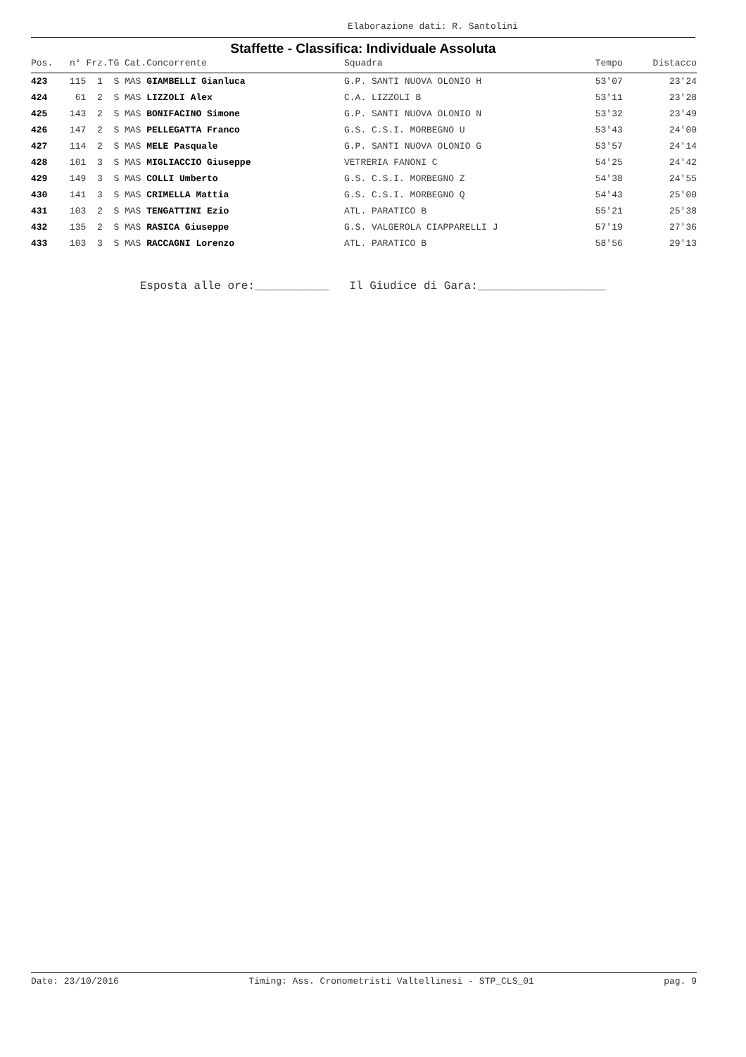Elaborazione dati: R. Santolini
Staffette - Classifica: Individuale Assoluta
| Pos. | n° Frz.TG Cat.Concorrente | Squadra | Tempo | Distacco |
| --- | --- | --- | --- | --- |
| 423 | 115 1 S MAS GIAMBELLI Gianluca | G.P. SANTI NUOVA OLONIO H | 53'07 | 23'24 |
| 424 | 61 2 S MAS LIZZOLI Alex | C.A. LIZZOLI B | 53'11 | 23'28 |
| 425 | 143 2 S MAS BONIFACINO Simone | G.P. SANTI NUOVA OLONIO N | 53'32 | 23'49 |
| 426 | 147 2 S MAS PELLEGATTA Franco | G.S. C.S.I. MORBEGNO U | 53'43 | 24'00 |
| 427 | 114 2 S MAS MELE Pasquale | G.P. SANTI NUOVA OLONIO G | 53'57 | 24'14 |
| 428 | 101 3 S MAS MIGLIACCIO Giuseppe | VETRERIA FANONI C | 54'25 | 24'42 |
| 429 | 149 3 S MAS COLLI Umberto | G.S. C.S.I. MORBEGNO Z | 54'38 | 24'55 |
| 430 | 141 3 S MAS CRIMELLA Mattia | G.S. C.S.I. MORBEGNO Q | 54'43 | 25'00 |
| 431 | 103 2 S MAS TENGATTINI Ezio | ATL. PARATICO B | 55'21 | 25'38 |
| 432 | 135 2 S MAS RASICA Giuseppe | G.S. VALGEROLA CIAPPARELLI J | 57'19 | 27'36 |
| 433 | 103 3 S MAS RACCAGNI Lorenzo | ATL. PARATICO B | 58'56 | 29'13 |
Esposta alle ore:___________ Il Giudice di Gara:___________________
Date: 23/10/2016 Timing: Ass. Cronometristi Valtellinesi - STP_CLS_01 pag. 9